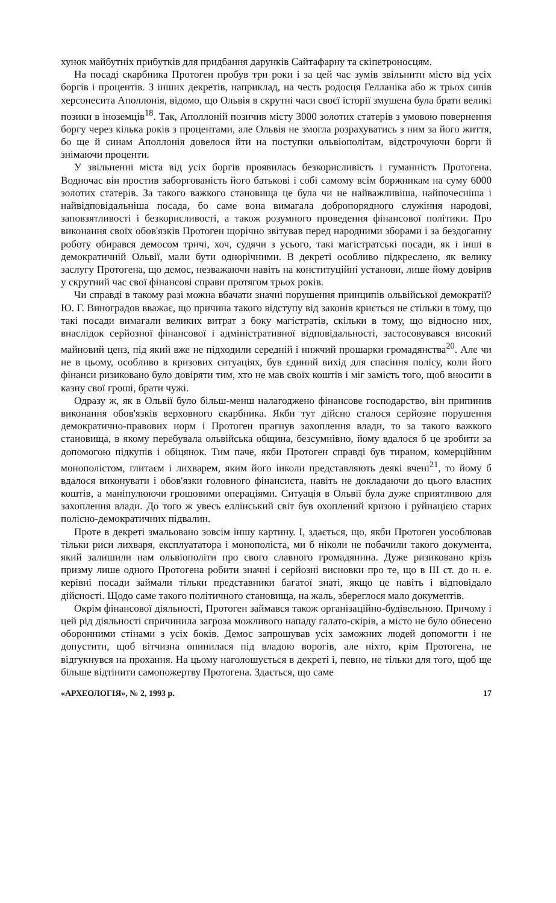хунок майбутніх прибутків для придбання дарунків Сайтафарну та скіпетроносцям.
На посаді скарбника Протоген пробув три роки і за цей час зумів звільнити місто від усіх боргів і процентів. З інших декретів, наприклад, на честь родосця Гелланіка або ж трьох синів херсонесита Аполлонія, відомо, що Ольвія в скрутні часи своєї історії змушена була брати великі позики в іноземців<sup>18</sup>. Так, Аполлоній позичив місту 3000 золотих статерів з умовою повернення боргу через кілька років з процентами, але Ольвія не змогла розрахуватись з ним за його життя, бо ще й синам Аполлонія довелося йти на поступки ольвіополітам, відстрочуючи борги й знімаючи проценти.
У звільненні міста від усіх боргів проявилась безкорисливість і гуманність Протогена. Водночас він простив заборгованість його батькові і собі самому всім боржникам на суму 6000 золотих статерів. За такого важкого становища це була чи не найважливіша, найпочесніша і найвідповідальніша посада, бо саме вона вимагала добропорядного служіння народові, заповзятливості і безкорисливості, а також розумного проведення фінансової політики. Про виконання своїх обов'язків Протоген щорічно звітував перед народними зборами і за бездоганну роботу обирався демосом тричі, хоч, судячи з усього, такі магістратські посади, як і інші в демократичній Ольвії, мали бути однорічними. В декреті особливо підкреслено, як велику заслугу Протогена, що демос, незважаючи навіть на конституційні установи, лише йому довірив у скрутний час свої фінансові справи протягом трьох років.
Чи справді в такому разі можна вбачати значні порушення принципів ольвійської демократії? Ю. Г. Виноградов вважає, що причина такого відступу від законів криється не стільки в тому, що такі посади вимагали великих витрат з боку магістратів, скільки в тому, що відносно них, внаслідок серйозної фінансової і адміністративної відповідальності, застосовувався високий майновий ценз, під який вже не підходили середній і нижчий прошарки громадянства<sup>20</sup>. Але чи не в цьому, особливо в кризових ситуаціях, був єдиний вихід для спасіння полісу, коли його фінанси ризиковано було довіряти тим, хто не мав своїх коштів і міг замість того, щоб вносити в казну свої гроші, брати чужі.
Одразу ж, як в Ольвії було більш-менш налагоджено фінансове господарство, він припинив виконання обов'язків верховного скарбника. Якби тут дійсно сталося серйозне порушення демократично-правових норм і Протоген прагнув захоплення влади, то за такого важкого становища, в якому перебувала ольвійська община, безсумнівно, йому вдалося б це зробити за допомогою підкупів і обіцянок. Тим паче, якби Протоген справді був тираном, комерційним монополістом, глитаєм і лихварем, яким його інколи представляють деякі вчені<sup>21</sup>, то йому б вдалося виконувати і обов'язки головного фінансиста, навіть не докладаючи до цього власних коштів, а маніпулюючи грошовими операціями. Ситуація в Ольвії була дуже сприятливою для захоплення влади. До того ж увесь еллінський світ був охоплений кризою і руйнацією старих полісно-демократичних підвалин.
Проте в декреті змальовано зовсім іншу картину. І, здається, що, якби Протоген уособлював тільки риси лихваря, експлуататора і монополіста, ми б ніколи не побачили такого документа, який залишили нам ольвіополіти про свого славного громадянина. Дуже ризиковано крізь призму лише одного Протогена робити значні і серйозні висновки про те, що в III ст. до н. е. керівні посади займали тільки представники багатої знаті, якщо це навіть і відповідало дійсності. Щодо саме такого політичного становища, на жаль, збереглося мало документів.
Окрім фінансової діяльності, Протоген займався також організаційно-будівельною. Причому і цей рід діяльності спричинила загроза можливого нападу галато-скірів, а місто не було обнесено оборонними стінами з усіх боків. Демос запрошував усіх заможних людей допомогти і не допустити, щоб вітчизна опинилася під владою ворогів, але ніхто, крім Протогена, не відгукнувся на прохання. На цьому наголошується в декреті і, певно, не тільки для того, щоб ще більше відтінити самопожертву Протогена. Здається, що саме
«АРХЕОЛОГІЯ», № 2, 1993 р. 17